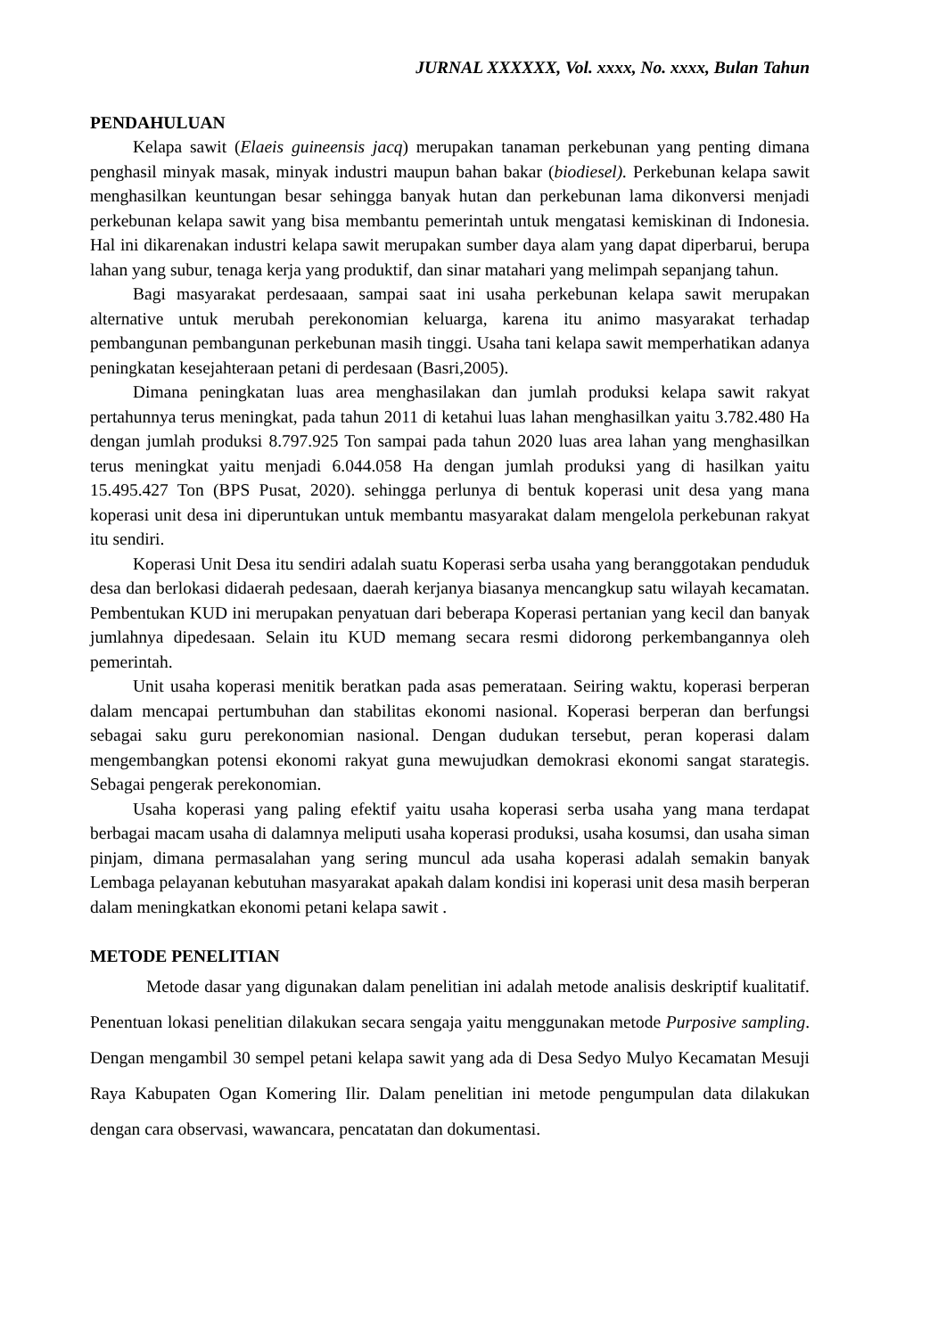JURNAL XXXXXX, Vol. xxxx, No. xxxx, Bulan Tahun
PENDAHULUAN
Kelapa sawit (Elaeis guineensis jacq) merupakan tanaman perkebunan yang penting dimana penghasil minyak masak, minyak industri maupun bahan bakar (biodiesel). Perkebunan kelapa sawit menghasilkan keuntungan besar sehingga banyak hutan dan perkebunan lama dikonversi menjadi perkebunan kelapa sawit yang bisa membantu pemerintah untuk mengatasi kemiskinan di Indonesia. Hal ini dikarenakan industri kelapa sawit merupakan sumber daya alam yang dapat diperbarui, berupa lahan yang subur, tenaga kerja yang produktif, dan sinar matahari yang melimpah sepanjang tahun.
Bagi masyarakat perdesaaan, sampai saat ini usaha perkebunan kelapa sawit merupakan alternative untuk merubah perekonomian keluarga, karena itu animo masyarakat terhadap pembangunan pembangunan perkebunan masih tinggi. Usaha tani kelapa sawit memperhatikan adanya peningkatan kesejahteraan petani di perdesaan (Basri,2005).
Dimana peningkatan luas area menghasilakan dan jumlah produksi kelapa sawit rakyat pertahunnya terus meningkat, pada tahun 2011 di ketahui luas lahan menghasilkan yaitu 3.782.480 Ha dengan jumlah produksi 8.797.925 Ton sampai pada tahun 2020 luas area lahan yang menghasilkan terus meningkat yaitu menjadi 6.044.058 Ha dengan jumlah produksi yang di hasilkan yaitu 15.495.427 Ton (BPS Pusat, 2020). sehingga perlunya di bentuk koperasi unit desa yang mana koperasi unit desa ini diperuntukan untuk membantu masyarakat dalam mengelola perkebunan rakyat itu sendiri.
Koperasi Unit Desa itu sendiri adalah suatu Koperasi serba usaha yang beranggotakan penduduk desa dan berlokasi didaerah pedesaan, daerah kerjanya biasanya mencangkup satu wilayah kecamatan. Pembentukan KUD ini merupakan penyatuan dari beberapa Koperasi pertanian yang kecil dan banyak jumlahnya dipedesaan. Selain itu KUD memang secara resmi didorong perkembangannya oleh pemerintah.
Unit usaha koperasi menitik beratkan pada asas pemerataan. Seiring waktu, koperasi berperan dalam mencapai pertumbuhan dan stabilitas ekonomi nasional. Koperasi berperan dan berfungsi sebagai saku guru perekonomian nasional. Dengan dudukan tersebut, peran koperasi dalam mengembangkan potensi ekonomi rakyat guna mewujudkan demokrasi ekonomi sangat starategis. Sebagai pengerak perekonomian.
Usaha koperasi yang paling efektif yaitu usaha koperasi serba usaha yang mana terdapat berbagai macam usaha di dalamnya meliputi usaha koperasi produksi, usaha kosumsi, dan usaha siman pinjam, dimana permasalahan yang sering muncul ada usaha koperasi adalah semakin banyak Lembaga pelayanan kebutuhan masyarakat apakah dalam kondisi ini koperasi unit desa masih berperan dalam meningkatkan ekonomi petani kelapa sawit .
METODE PENELITIAN
Metode dasar yang digunakan dalam penelitian ini adalah metode analisis deskriptif kualitatif. Penentuan lokasi penelitian dilakukan secara sengaja yaitu menggunakan metode Purposive sampling. Dengan mengambil 30 sempel petani kelapa sawit yang ada di Desa Sedyo Mulyo Kecamatan Mesuji Raya Kabupaten Ogan Komering Ilir. Dalam penelitian ini metode pengumpulan data dilakukan dengan cara observasi, wawancara, pencatatan dan dokumentasi.